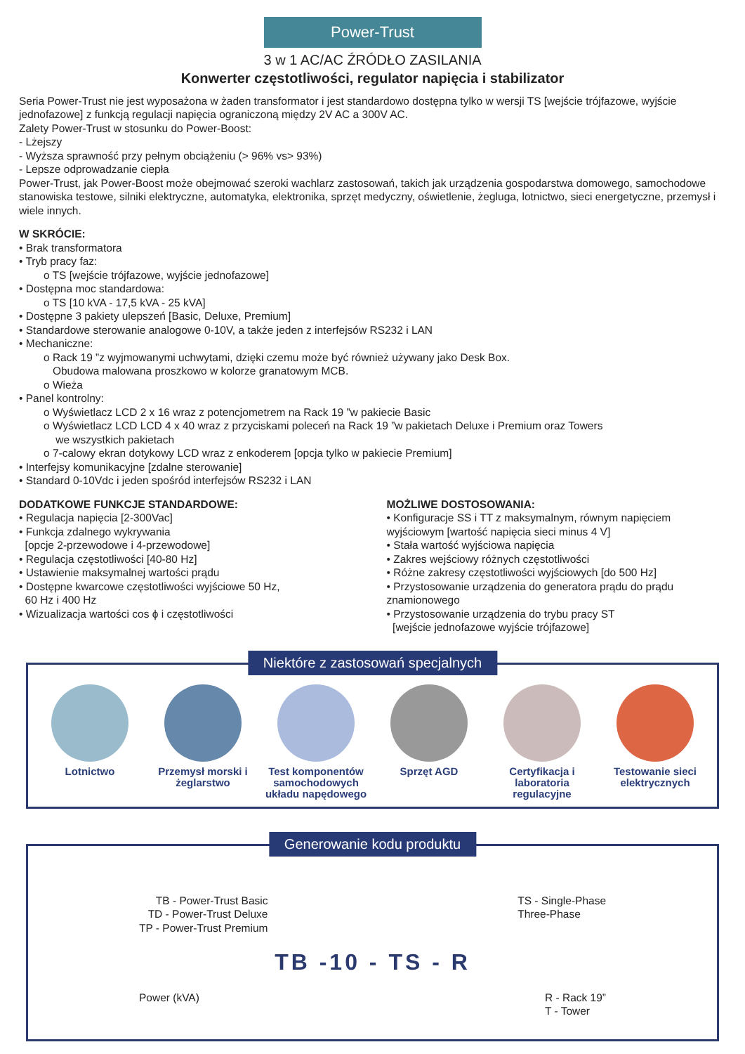Power-Trust
3 w 1 AC/AC ŹRÓDŁO ZASILANIA
Konwerter częstotliwości, regulator napięcia i stabilizator
Seria Power-Trust nie jest wyposażona w żaden transformator i jest standardowo dostępna tylko w wersji TS [wejście trójfazowe, wyjście jednofazowe] z funkcją regulacji napięcia ograniczoną między 2V AC a 300V AC.
Zalety Power-Trust w stosunku do Power-Boost:
- Lżejszy
- Wyższa sprawność przy pełnym obciążeniu (> 96% vs> 93%)
- Lepsze odprowadzanie ciepła
Power-Trust, jak Power-Boost może obejmować szeroki wachlarz zastosowań, takich jak urządzenia gospodarstwa domowego, samochodowe stanowiska testowe, silniki elektryczne, automatyka, elektronika, sprzęt medyczny, oświetlenie, żegluga, lotnictwo, sieci energetyczne, przemysł i wiele innych.
W SKRÓCIE:
• Brak transformatora
• Tryb pracy faz:
o TS [wejście trójfazowe, wyjście jednofazowe]
• Dostępna moc standardowa:
o TS [10 kVA - 17,5 kVA - 25 kVA]
• Dostępne 3 pakiety ulepszeń [Basic, Deluxe, Premium]
• Standardowe sterowanie analogowe 0-10V, a także jeden z interfejsów RS232 i LAN
• Mechaniczne:
o Rack 19 ”z wyjmowanymi uchwytami, dzięki czemu może być również używany jako Desk Box.
Obudowa malowana proszkowo w kolorze granatowym MCB.
o Wieża
• Panel kontrolny:
o Wyświetlacz LCD 2 x 16 wraz z potencjometrem na Rack 19 ”w pakiecie Basic
o Wyświetlacz LCD LCD 4 x 40 wraz z przyciskami poleceń na Rack 19 ”w pakietach Deluxe i Premium oraz Towers
we wszystkich pakietach
o 7-calowy ekran dotykowy LCD wraz z enkoderem [opcja tylko w pakiecie Premium]
• Interfejsy komunikacyjne [zdalne sterowanie]
• Standard 0-10Vdc i jeden spośród interfejsów RS232 i LAN
DODATKOWE FUNKCJE STANDARDOWE:
• Regulacja napięcia [2-300Vac]
• Funkcja zdalnego wykrywania
[opcje 2-przewodowe i 4-przewodowe]
• Regulacja częstotliwości [40-80 Hz]
• Ustawienie maksymalnej wartości prądu
• Dostępne kwarcowe częstotliwości wyjściowe 50 Hz,
60 Hz i 400 Hz
• Wizualizacja wartości cos ϕ i częstotliwości
MOŻLIWE DOSTOSOWANIA:
• Konfiguracje SS i TT z maksymalnym, równym napięciem wyjściowym [wartość napięcia sieci minus 4 V]
• Stała wartość wyjściowa napięcia
• Zakres wejściowy różnych częstotliwości
• Różne zakresy częstotliwości wyjściowych [do 500 Hz]
• Przystosowanie urządzenia do generatora prądu do prądu znamionowego
• Przystosowanie urządzenia do trybu pracy ST
[wejście jednofazowe wyjście trójfazowe]
Niektóre z zastosowań specjalnych
Lotnictwo Przemysł morski i żeglarstwo
Test komponentów samochodowych układu napędowego
Sprzęt AGD Certyfikacja i laboratoria regulacyjne
Testowanie sieci elektrycznych
Generowanie kodu produktu
TB - Power-Trust Basic
TD - Power-Trust Deluxe
TP - Power-Trust Premium
TS - Single-Phase
Three-Phase
TB -10 - TS - R
Power (kVA) R - Rack 19”
T - Tower